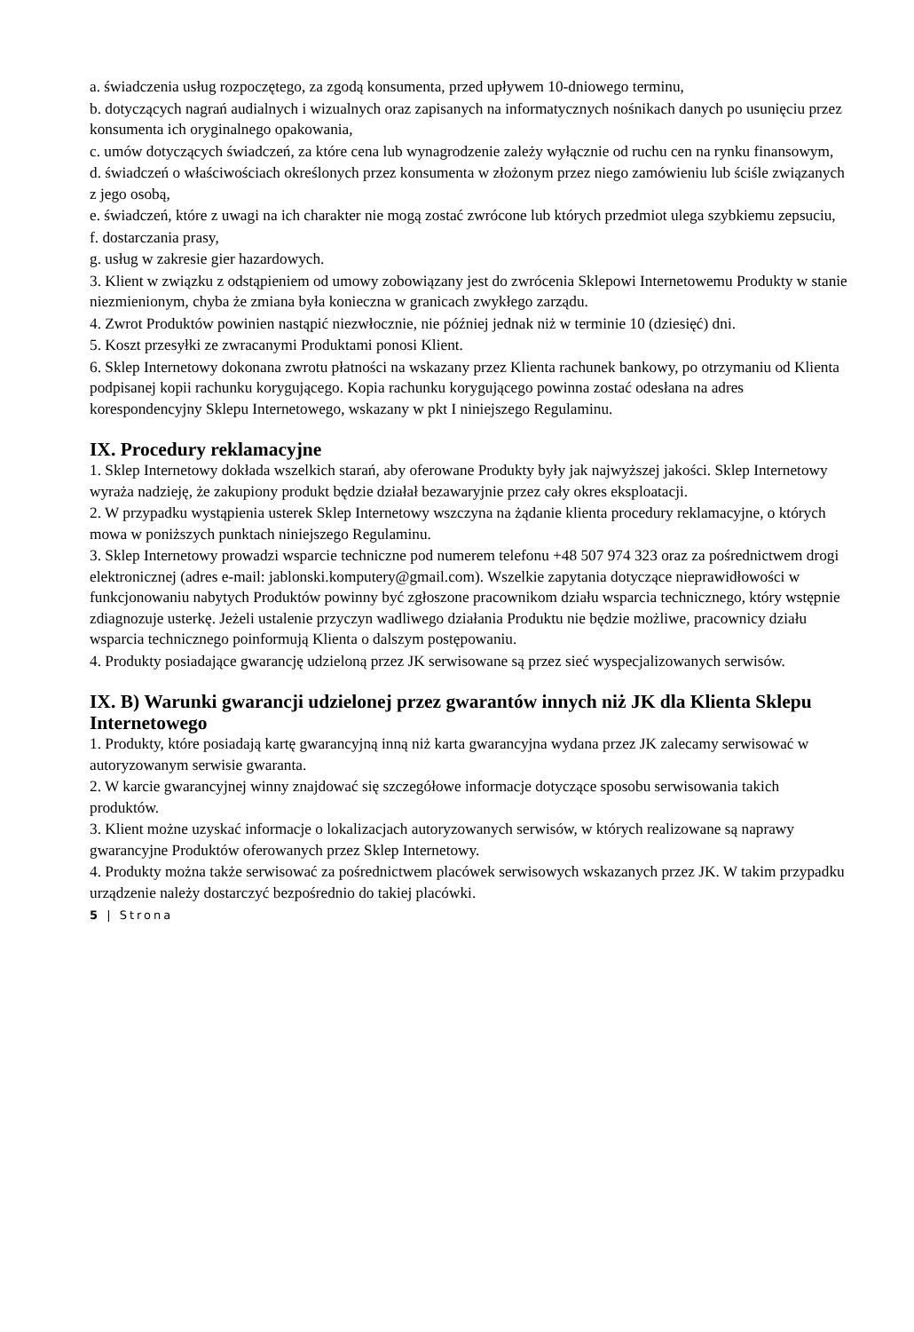a. świadczenia usług rozpoczętego, za zgodą konsumenta, przed upływem 10-dniowego terminu,
b. dotyczących nagrań audialnych i wizualnych oraz zapisanych na informatycznych nośnikach danych po usunięciu przez konsumenta ich oryginalnego opakowania,
c. umów dotyczących świadczeń, za które cena lub wynagrodzenie zależy wyłącznie od ruchu cen na rynku finansowym,
d. świadczeń o właściwościach określonych przez konsumenta w złożonym przez niego zamówieniu lub ściśle związanych z jego osobą,
e. świadczeń, które z uwagi na ich charakter nie mogą zostać zwrócone lub których przedmiot ulega szybkiemu zepsuciu,
f. dostarczania prasy,
g. usług w zakresie gier hazardowych.
3. Klient w związku z odstąpieniem od umowy zobowiązany jest do zwrócenia Sklepowi Internetowemu Produkty w stanie niezmienionym, chyba że zmiana była konieczna w granicach zwykłego zarządu.
4. Zwrot Produktów powinien nastąpić niezwłocznie, nie później jednak niż w terminie 10 (dziesięć) dni.
5. Koszt przesyłki ze zwracanymi Produktami ponosi Klient.
6. Sklep Internetowy dokonana zwrotu płatności na wskazany przez Klienta rachunek bankowy, po otrzymaniu od Klienta podpisanej kopii rachunku korygującego. Kopia rachunku korygującego powinna zostać odesłana na adres korespondencyjny Sklepu Internetowego, wskazany w pkt I niniejszego Regulaminu.
IX. Procedury reklamacyjne
1. Sklep Internetowy dokłada wszelkich starań, aby oferowane Produkty były jak najwyższej jakości. Sklep Internetowy wyraża nadzieję, że zakupiony produkt będzie działał bezawaryjnie przez cały okres eksploatacji.
2. W przypadku wystąpienia usterek Sklep Internetowy wszczyna na żądanie klienta procedury reklamacyjne, o których mowa w poniższych punktach niniejszego Regulaminu.
3. Sklep Internetowy prowadzi wsparcie techniczne pod numerem telefonu +48 507 974 323 oraz za pośrednictwem drogi elektronicznej (adres e-mail: jablonski.komputery@gmail.com). Wszelkie zapytania dotyczące nieprawidłowości w funkcjonowaniu nabytych Produktów powinny być zgłoszone pracownikom działu wsparcia technicznego, który wstępnie zdiagnozuje usterkę. Jeżeli ustalenie przyczyn wadliwego działania Produktu nie będzie możliwe, pracownicy działu wsparcia technicznego poinformują Klienta o dalszym postępowaniu.
4. Produkty posiadające gwarancję udzieloną przez JK serwisowane są przez sieć wyspecjalizowanych serwisów.
IX. B) Warunki gwarancji udzielonej przez gwarantów innych niż JK dla Klienta Sklepu Internetowego
1. Produkty, które posiadają kartę gwarancyjną inną niż karta gwarancyjna wydana przez JK zalecamy serwisować w autoryzowanym serwisie gwaranta.
2. W karcie gwarancyjnej winny znajdować się szczegółowe informacje dotyczące sposobu serwisowania takich produktów.
3. Klient możne uzyskać informacje o lokalizacjach autoryzowanych serwisów, w których realizowane są naprawy gwarancyjne Produktów oferowanych przez Sklep Internetowy.
4. Produkty można także serwisować za pośrednictwem placówek serwisowych wskazanych przez JK. W takim przypadku urządzenie należy dostarczyć bezpośrednio do takiej placówki.
5 | Strona